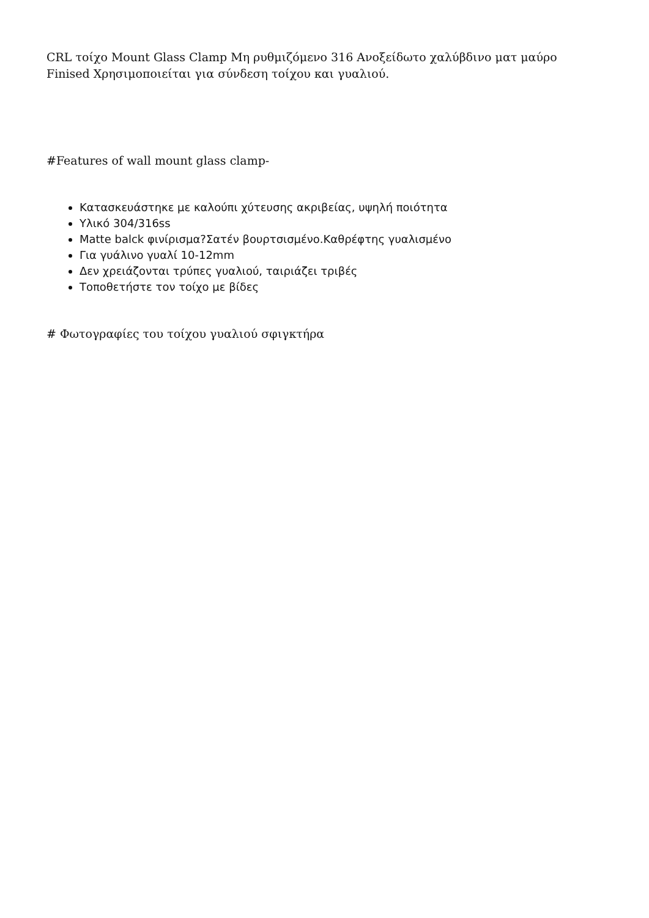CRL τοίχο Mount Glass Clamp Μη ρυθμιζόμενο 316 Ανοξείδωτο χαλύβδινο ματ μαύρο Finised Χρησιμοποιείται για σύνδεση τοίχου και γυαλιού.
#Features of wall mount glass clamp-
Κατασκευάστηκε με καλούπι χύτευσης ακριβείας, υψηλή ποιότητα
Υλικό 304/316ss
Matte balck φινίρισμα?Σατέν βουρτσισμένο.Καθρέφτης γυαλισμένο
Για γυάλινο γυαλί 10-12mm
Δεν χρειάζονται τρύπες γυαλιού, ταιριάζει τριβές
Τοποθετήστε τον τοίχο με βίδες
# Φωτογραφίες του τοίχου γυαλιού σφιγκτήρα